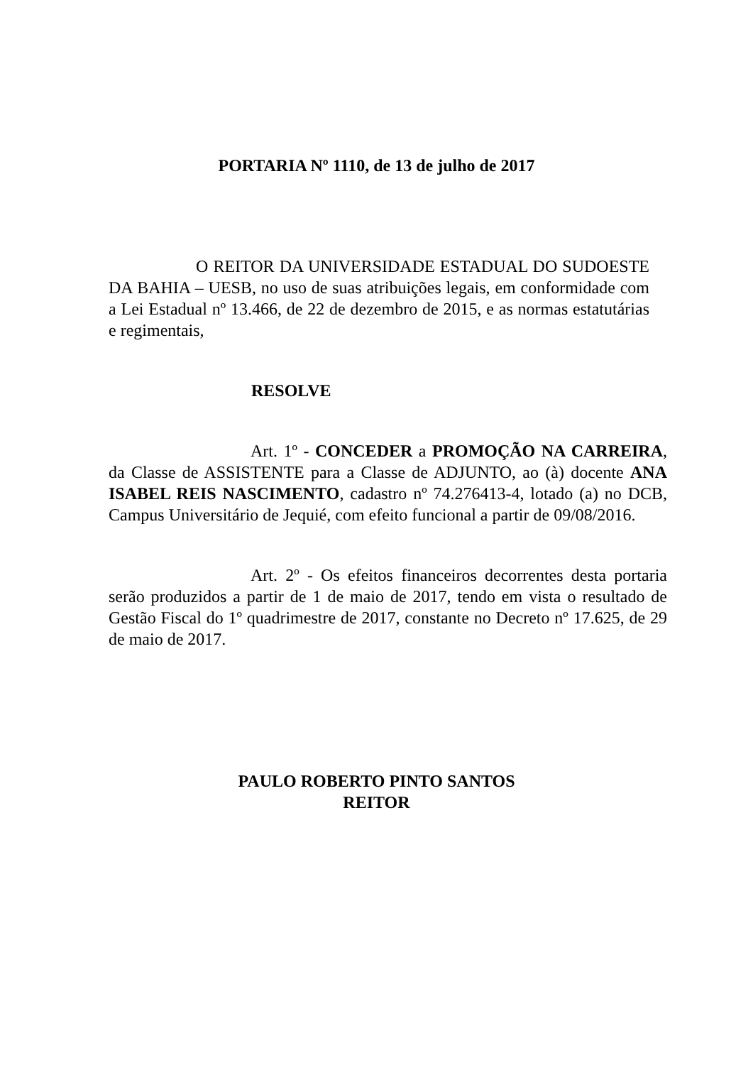PORTARIA Nº 1110, de 13 de julho de 2017
O REITOR DA UNIVERSIDADE ESTADUAL DO SUDOESTE DA BAHIA – UESB, no uso de suas atribuições legais, em conformidade com a Lei Estadual nº 13.466, de 22 de dezembro de 2015, e as normas estatutárias e regimentais,
RESOLVE
Art. 1º - CONCEDER a PROMOÇÃO NA CARREIRA, da Classe de ASSISTENTE para a Classe de ADJUNTO, ao (à) docente ANA ISABEL REIS NASCIMENTO, cadastro nº 74.276413-4, lotado (a) no DCB, Campus Universitário de Jequié, com efeito funcional a partir de 09/08/2016.
Art. 2º - Os efeitos financeiros decorrentes desta portaria serão produzidos a partir de 1 de maio de 2017, tendo em vista o resultado de Gestão Fiscal do 1º quadrimestre de 2017, constante no Decreto nº 17.625, de 29 de maio de 2017.
PAULO ROBERTO PINTO SANTOS
REITOR